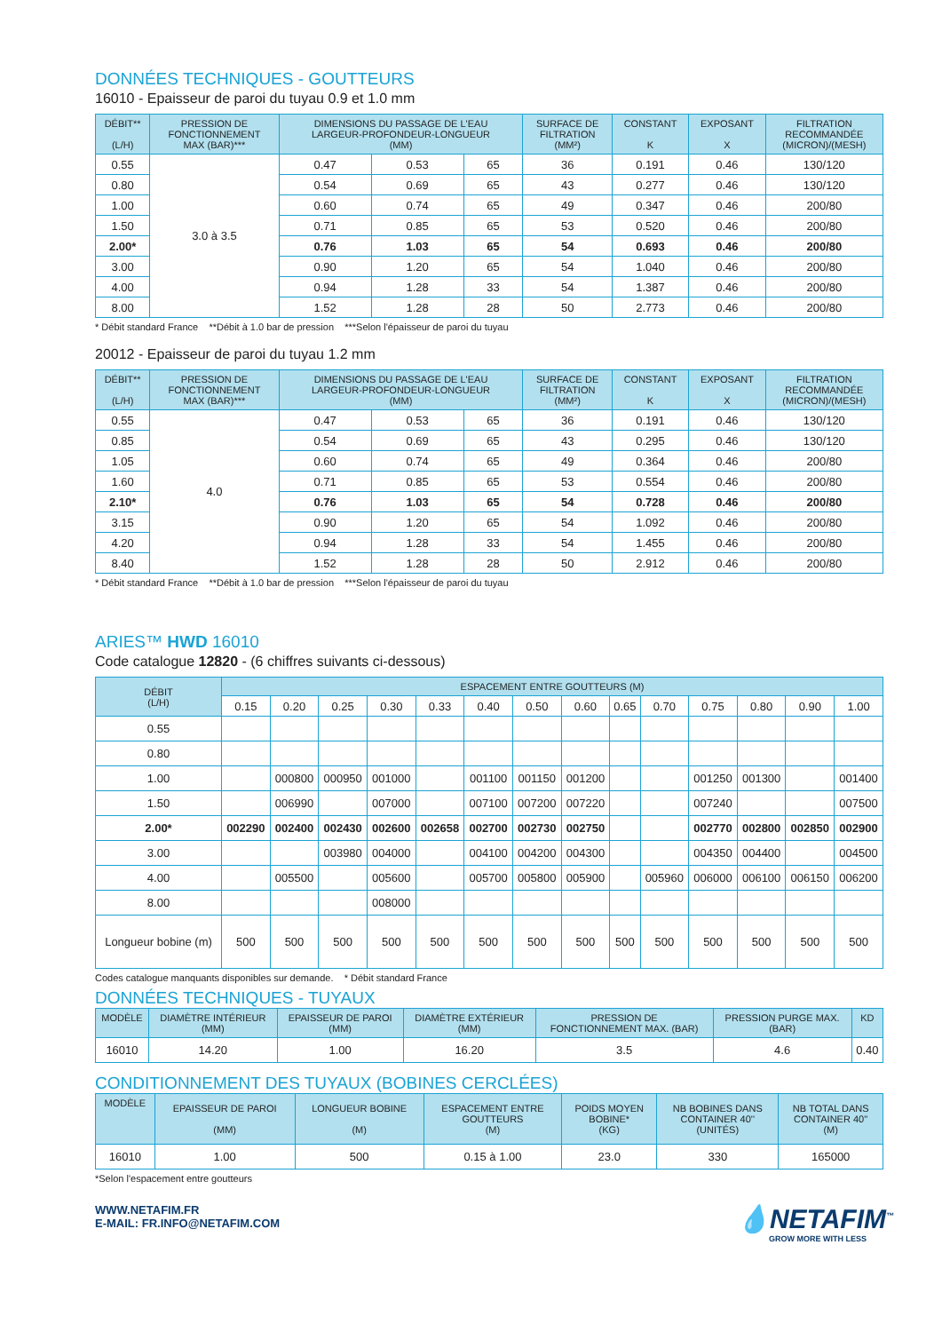DONNÉES TECHNIQUES - GOUTTEURS
16010 - Epaisseur de paroi du tuyau 0.9 et 1.0 mm
| DÉBIT** (L/H) | PRESSION DE FONCTIONNEMENT MAX (BAR)*** | DIMENSIONS DU PASSAGE DE L'EAU LARGEUR-PROFONDEUR-LONGUEUR (MM) | | | SURFACE DE FILTRATION (MM²) | CONSTANT K | EXPOSANT X | FILTRATION RECOMMANDÉE (MICRON)/(MESH) |
| --- | --- | --- | --- | --- | --- | --- | --- | --- |
| 0.55 | 3.0 à 3.5 | 0.47 | 0.53 | 65 | 36 | 0.191 | 0.46 | 130/120 |
| 0.80 | | 0.54 | 0.69 | 65 | 43 | 0.277 | 0.46 | 130/120 |
| 1.00 | | 0.60 | 0.74 | 65 | 49 | 0.347 | 0.46 | 200/80 |
| 1.50 | | 0.71 | 0.85 | 65 | 53 | 0.520 | 0.46 | 200/80 |
| 2.00* | | 0.76 | 1.03 | 65 | 54 | 0.693 | 0.46 | 200/80 |
| 3.00 | | 0.90 | 1.20 | 65 | 54 | 1.040 | 0.46 | 200/80 |
| 4.00 | | 0.94 | 1.28 | 33 | 54 | 1.387 | 0.46 | 200/80 |
| 8.00 | | 1.52 | 1.28 | 28 | 50 | 2.773 | 0.46 | 200/80 |
* Débit standard France **Débit à 1.0 bar de pression ***Selon l'épaisseur de paroi du tuyau
20012 - Epaisseur de paroi du tuyau 1.2 mm
| DÉBIT** (L/H) | PRESSION DE FONCTIONNEMENT MAX (BAR)*** | DIMENSIONS DU PASSAGE DE L'EAU LARGEUR-PROFONDEUR-LONGUEUR (MM) | | | SURFACE DE FILTRATION (MM²) | CONSTANT K | EXPOSANT X | FILTRATION RECOMMANDÉE (MICRON)/(MESH) |
| --- | --- | --- | --- | --- | --- | --- | --- | --- |
| 0.55 | 4.0 | 0.47 | 0.53 | 65 | 36 | 0.191 | 0.46 | 130/120 |
| 0.85 | | 0.54 | 0.69 | 65 | 43 | 0.295 | 0.46 | 130/120 |
| 1.05 | | 0.60 | 0.74 | 65 | 49 | 0.364 | 0.46 | 200/80 |
| 1.60 | | 0.71 | 0.85 | 65 | 53 | 0.554 | 0.46 | 200/80 |
| 2.10* | | 0.76 | 1.03 | 65 | 54 | 0.728 | 0.46 | 200/80 |
| 3.15 | | 0.90 | 1.20 | 65 | 54 | 1.092 | 0.46 | 200/80 |
| 4.20 | | 0.94 | 1.28 | 33 | 54 | 1.455 | 0.46 | 200/80 |
| 8.40 | | 1.52 | 1.28 | 28 | 50 | 2.912 | 0.46 | 200/80 |
* Débit standard France **Débit à 1.0 bar de pression ***Selon l'épaisseur de paroi du tuyau
ARIES™ HWD 16010
Code catalogue 12820 - (6 chiffres suivants ci-dessous)
| DÉBIT (L/H) | ESPACEMENT ENTRE GOUTTEURS (M) | | | | | | | | | | | | | |
| --- | --- | --- | --- | --- | --- | --- | --- | --- | --- | --- | --- | --- | --- | --- |
| | 0.15 | 0.20 | 0.25 | 0.30 | 0.33 | 0.40 | 0.50 | 0.60 | 0.65 | 0.70 | 0.75 | 0.80 | 0.90 | 1.00 |
| 0.55 | | | | | | | | | | | | | | |
| 0.80 | | | | | | | | | | | | | | |
| 1.00 | | 000800 | 000950 | 001000 | | 001100 | 001150 | 001200 | | | 001250 | 001300 | | 001400 |
| 1.50 | | 006990 | | 007000 | | 007100 | 007200 | 007220 | | | 007240 | | | 007500 |
| 2.00* | 002290 | 002400 | 002430 | 002600 | 002658 | 002700 | 002730 | 002750 | | | 002770 | 002800 | 002850 | 002900 |
| 3.00 | | | 003980 | 004000 | | 004100 | 004200 | 004300 | | | 004350 | 004400 | | 004500 |
| 4.00 | | 005500 | | 005600 | | 005700 | 005800 | 005900 | | 005960 | 006000 | 006100 | 006150 | 006200 |
| 8.00 | | | | 008000 | | | | | | | | | | |
| Longueur bobine (m) | 500 | 500 | 500 | 500 | 500 | 500 | 500 | 500 | 500 | 500 | 500 | 500 | 500 | 500 |
Codes catalogue manquants disponibles sur demande. * Débit standard France
DONNÉES TECHNIQUES - TUYAUX
| MODÈLE | DIAMÈTRE INTÉRIEUR (MM) | EPAISSEUR DE PAROI (MM) | DIAMÈTRE EXTÉRIEUR (MM) | PRESSION DE FONCTIONNEMENT MAX. (BAR) | PRESSION PURGE MAX. (BAR) | KD |
| --- | --- | --- | --- | --- | --- | --- |
| 16010 | 14.20 | 1.00 | 16.20 | 3.5 | 4.6 | 0.40 |
CONDITIONNEMENT DES TUYAUX (BOBINES CERCLÉES)
| MODÈLE | EPAISSEUR DE PAROI (MM) | LONGUEUR BOBINE (M) | ESPACEMENT ENTRE GOUTTEURS (M) | POIDS MOYEN BOBINE* (KG) | NB BOBINES DANS CONTAINER 40'' (UNITÉS) | NB TOTAL DANS CONTAINER 40'' (M) |
| --- | --- | --- | --- | --- | --- | --- |
| 16010 | 1.00 | 500 | 0.15 à 1.00 | 23.0 | 330 | 165000 |
*Selon l'espacement entre goutteurs
WWW.NETAFIM.FR
E-MAIL: FR.INFO@NETAFIM.COM
💧NETAFIM<sup>™</sup>
GROW MORE WITH LESS